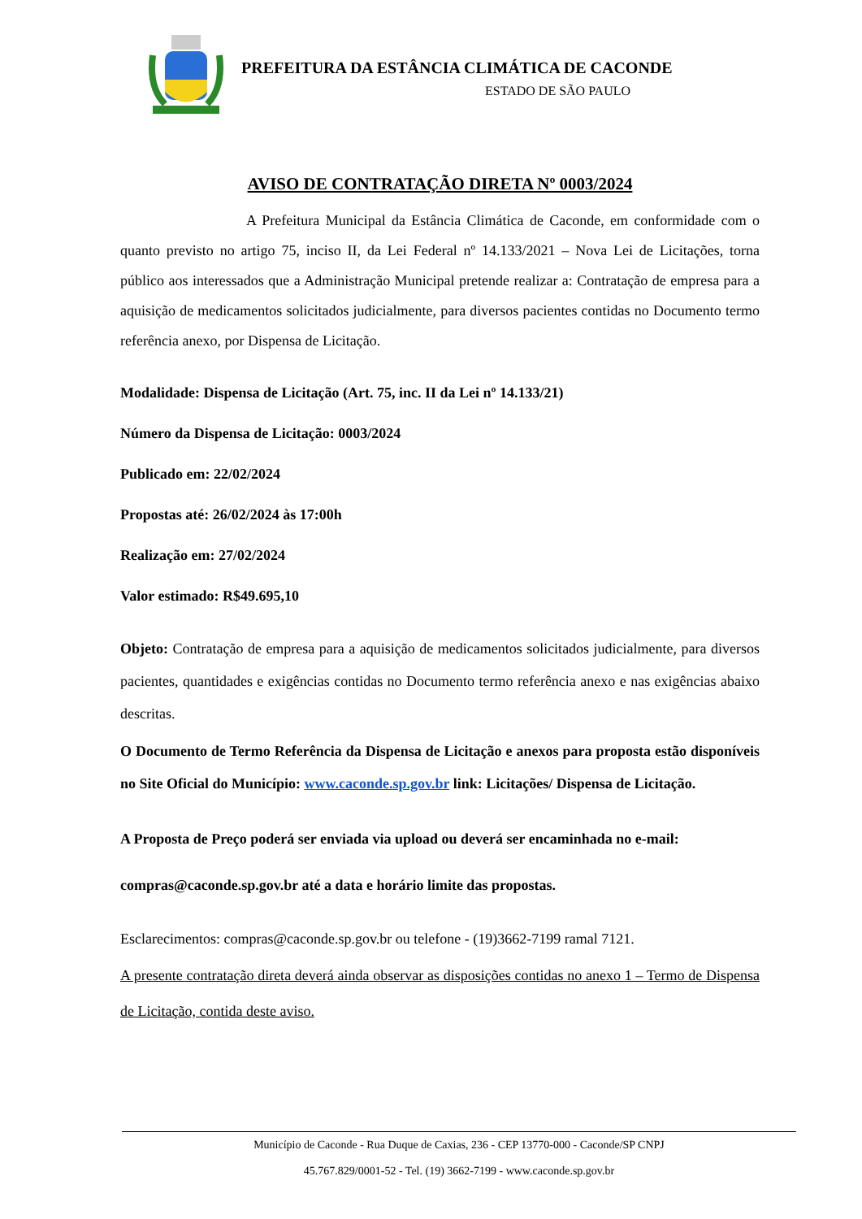PREFEITURA DA ESTÂNCIA CLIMÁTICA DE CACONDE
ESTADO DE SÃO PAULO
AVISO DE CONTRATAÇÃO DIRETA Nº 0003/2024
A Prefeitura Municipal da Estância Climática de Caconde, em conformidade com o quanto previsto no artigo 75, inciso II, da Lei Federal nº 14.133/2021 – Nova Lei de Licitações, torna público aos interessados que a Administração Municipal pretende realizar a: Contratação de empresa para a aquisição de medicamentos solicitados judicialmente, para diversos pacientes contidas no Documento termo referência anexo, por Dispensa de Licitação.
Modalidade: Dispensa de Licitação (Art. 75, inc. II da Lei nº 14.133/21)
Número da Dispensa de Licitação: 0003/2024
Publicado em: 22/02/2024
Propostas até: 26/02/2024 às 17:00h
Realização em: 27/02/2024
Valor estimado: R$49.695,10
Objeto: Contratação de empresa para a aquisição de medicamentos solicitados judicialmente, para diversos pacientes, quantidades e exigências contidas no Documento termo referência anexo e nas exigências abaixo descritas.
O Documento de Termo Referência da Dispensa de Licitação e anexos para proposta estão disponíveis no Site Oficial do Município: www.caconde.sp.gov.br link: Licitações/ Dispensa de Licitação.
A Proposta de Preço poderá ser enviada via upload ou deverá ser encaminhada no e-mail:
compras@caconde.sp.gov.br até a data e horário limite das propostas.
Esclarecimentos: compras@caconde.sp.gov.br ou telefone - (19)3662-7199 ramal 7121.
A presente contratação direta deverá ainda observar as disposições contidas no anexo 1 – Termo de Dispensa de Licitação, contida deste aviso.
Município de Caconde - Rua Duque de Caxias, 236 - CEP 13770-000 - Caconde/SP CNPJ
45.767.829/0001-52 - Tel. (19) 3662-7199 - www.caconde.sp.gov.br